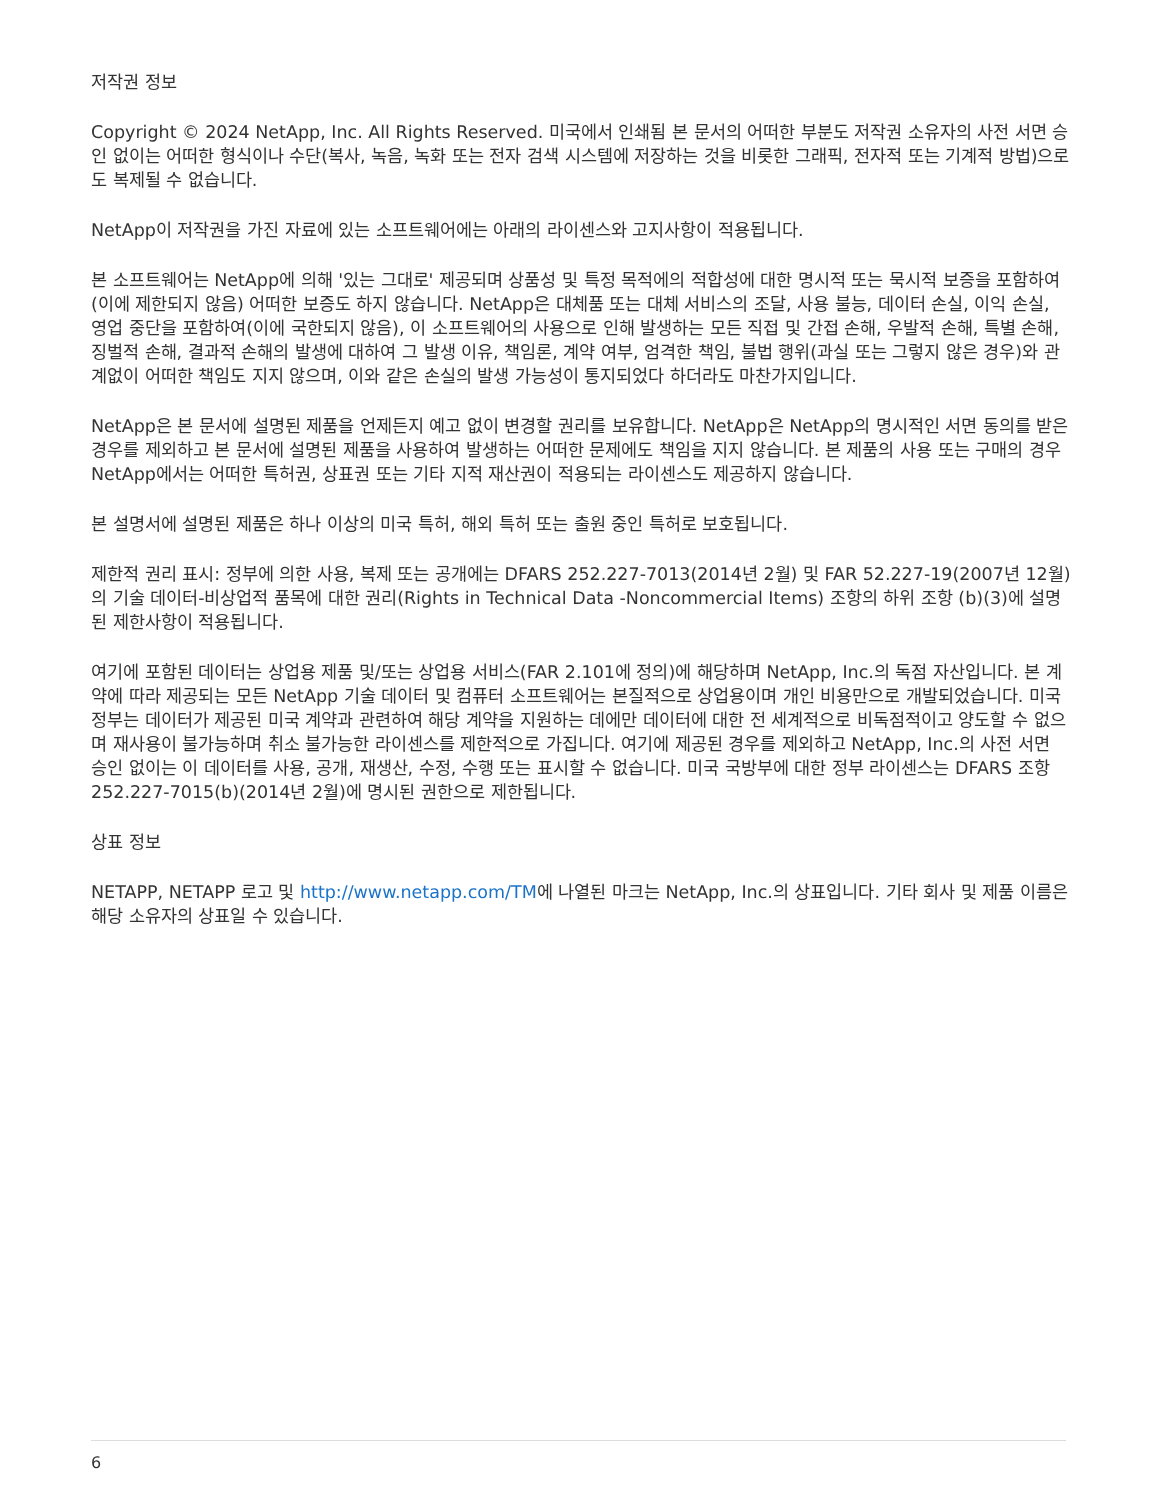저작권 정보
Copyright © 2024 NetApp, Inc. All Rights Reserved. 미국에서 인쇄됨 본 문서의 어떠한 부분도 저작권 소유자의 사전 서면 승인 없이는 어떠한 형식이나 수단(복사, 녹음, 녹화 또는 전자 검색 시스템에 저장하는 것을 비롯한 그래픽, 전자적 또는 기계적 방법)으로도 복제될 수 없습니다.
NetApp이 저작권을 가진 자료에 있는 소프트웨어에는 아래의 라이센스와 고지사항이 적용됩니다.
본 소프트웨어는 NetApp에 의해 '있는 그대로' 제공되며 상품성 및 특정 목적에의 적합성에 대한 명시적 또는 묵시적 보증을 포함하여(이에 제한되지 않음) 어떠한 보증도 하지 않습니다. NetApp은 대체품 또는 대체 서비스의 조달, 사용 불능, 데이터 손실, 이익 손실, 영업 중단을 포함하여(이에 국한되지 않음), 이 소프트웨어의 사용으로 인해 발생하는 모든 직접 및 간접 손해, 우발적 손해, 특별 손해, 징벌적 손해, 결과적 손해의 발생에 대하여 그 발생 이유, 책임론, 계약 여부, 엄격한 책임, 불법 행위(과실 또는 그렇지 않은 경우)와 관계없이 어떠한 책임도 지지 않으며, 이와 같은 손실의 발생 가능성이 통지되었다 하더라도 마찬가지입니다.
NetApp은 본 문서에 설명된 제품을 언제든지 예고 없이 변경할 권리를 보유합니다. NetApp은 NetApp의 명시적인 서면 동의를 받은 경우를 제외하고 본 문서에 설명된 제품을 사용하여 발생하는 어떠한 문제에도 책임을 지지 않습니다. 본 제품의 사용 또는 구매의 경우 NetApp에서는 어떠한 특허권, 상표권 또는 기타 지적 재산권이 적용되는 라이센스도 제공하지 않습니다.
본 설명서에 설명된 제품은 하나 이상의 미국 특허, 해외 특허 또는 출원 중인 특허로 보호됩니다.
제한적 권리 표시: 정부에 의한 사용, 복제 또는 공개에는 DFARS 252.227-7013(2014년 2월) 및 FAR 52.227-19(2007년 12월)의 기술 데이터-비상업적 품목에 대한 권리(Rights in Technical Data -Noncommercial Items) 조항의 하위 조항 (b)(3)에 설명된 제한사항이 적용됩니다.
여기에 포함된 데이터는 상업용 제품 및/또는 상업용 서비스(FAR 2.101에 정의)에 해당하며 NetApp, Inc.의 독점 자산입니다. 본 계약에 따라 제공되는 모든 NetApp 기술 데이터 및 컴퓨터 소프트웨어는 본질적으로 상업용이며 개인 비용만으로 개발되었습니다. 미국 정부는 데이터가 제공된 미국 계약과 관련하여 해당 계약을 지원하는 데에만 데이터에 대한 전 세계적으로 비독점적이고 양도할 수 없으며 재사용이 불가능하며 취소 불가능한 라이센스를 제한적으로 가집니다. 여기에 제공된 경우를 제외하고 NetApp, Inc.의 사전 서면 승인 없이는 이 데이터를 사용, 공개, 재생산, 수정, 수행 또는 표시할 수 없습니다. 미국 국방부에 대한 정부 라이센스는 DFARS 조항 252.227-7015(b)(2014년 2월)에 명시된 권한으로 제한됩니다.
상표 정보
NETAPP, NETAPP 로고 및 http://www.netapp.com/TM에 나열된 마크는 NetApp, Inc.의 상표입니다. 기타 회사 및 제품 이름은 해당 소유자의 상표일 수 있습니다.
6